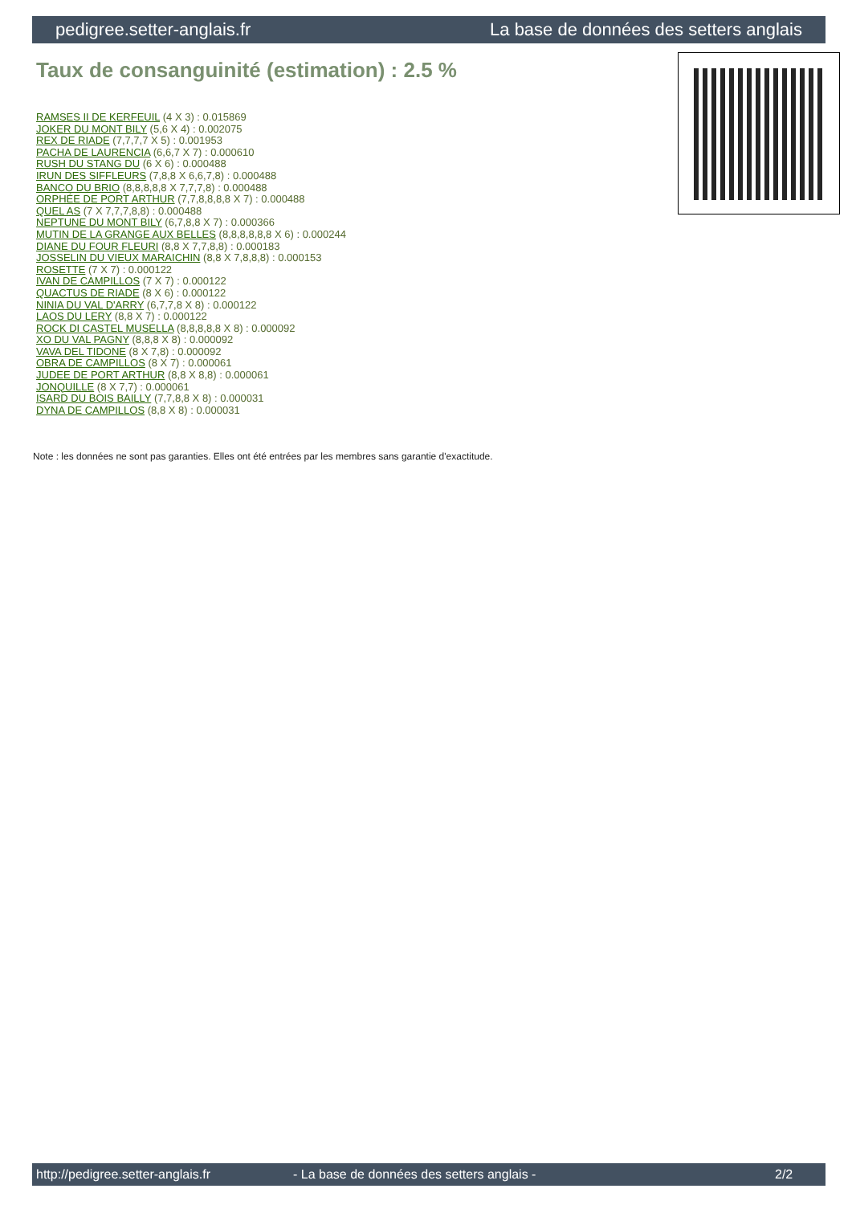pedigree.setter-anglais.fr La base de données des setters anglais
Taux de consanguinité (estimation) : 2.5 %
RAMSES II DE KERFEUIL (4 X 3) : 0.015869
JOKER DU MONT BILY (5,6 X 4) : 0.002075
REX DE RIADE (7,7,7,7 X 5) : 0.001953
PACHA DE LAURENCIA (6,6,7 X 7) : 0.000610
RUSH DU STANG DU (6 X 6) : 0.000488
IRUN DES SIFFLEURS (7,8,8 X 6,6,7,8) : 0.000488
BANCO DU BRIO (8,8,8,8,8 X 7,7,7,8) : 0.000488
ORPHÉE DE PORT ARTHUR (7,7,8,8,8,8 X 7) : 0.000488
QUEL AS (7 X 7,7,7,8,8) : 0.000488
NEPTUNE DU MONT BILY (6,7,8,8 X 7) : 0.000366
MUTIN DE LA GRANGE AUX BELLES (8,8,8,8,8,8 X 6) : 0.000244
DIANE DU FOUR FLEURI (8,8 X 7,7,8,8) : 0.000183
JOSSELIN DU VIEUX MARAICHIN (8,8 X 7,8,8,8) : 0.000153
ROSETTE (7 X 7) : 0.000122
IVAN DE CAMPILLOS (7 X 7) : 0.000122
QUACTUS DE RIADE (8 X 6) : 0.000122
NINIA DU VAL D'ARRY (6,7,7,8 X 8) : 0.000122
LAOS DU LERY (8,8 X 7) : 0.000122
ROCK DI CASTEL MUSELLA (8,8,8,8,8 X 8) : 0.000092
XO DU VAL PAGNY (8,8,8 X 8) : 0.000092
VAVA DEL TIDONE (8 X 7,8) : 0.000092
OBRA DE CAMPILLOS (8 X 7) : 0.000061
JUDEE DE PORT ARTHUR (8,8 X 8,8) : 0.000061
JONQUILLE (8 X 7,7) : 0.000061
ISARD DU BOIS BAILLY (7,7,8,8 X 8) : 0.000031
DYNA DE CAMPILLOS (8,8 X 8) : 0.000031
Note : les données ne sont pas garanties. Elles ont été entrées par les membres sans garantie d'exactitude.
http://pedigree.setter-anglais.fr - La base de données des setters anglais - 2/2